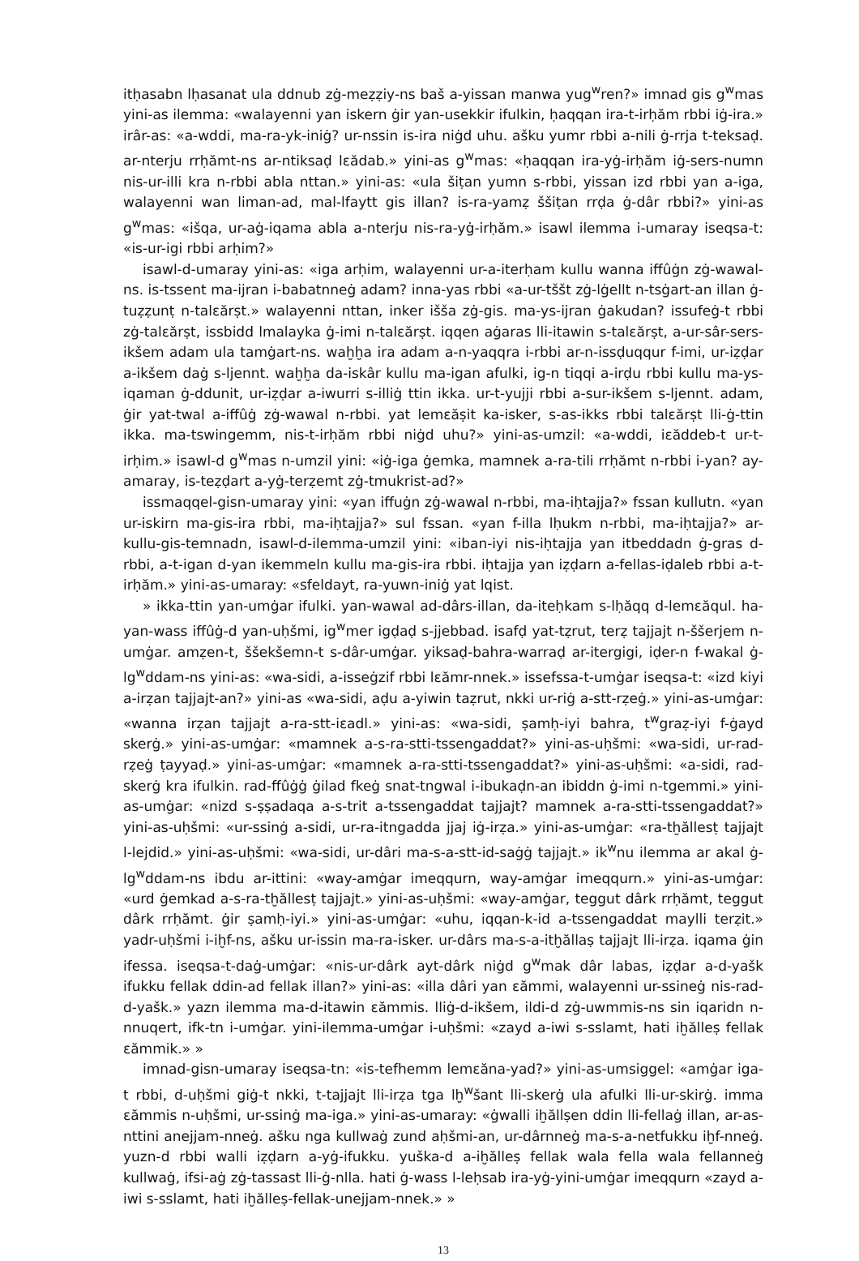itḥasabn lḥasanat ula ddnub zġ-meẓẓiy-ns baš a-yissan manwa yug<sup>w</sup>ren?» imnad gis g<sup>w</sup>mas yini-as ilemma: «walayenni yan iskern ġir yan-usekkir ifulkin, ḥaqqan ira-t-irḥăm rbbi iġ-ira.» irâr-as: «a-wddi, ma-ra-yk-iniġ? ur-nssin is-ira niġd uhu. ašku yumr rbbi a-nili ġ-rrja t-teksaḍ. ar-nterju rrḥămt-ns ar-ntiksaḍ lɛădab.» yini-as g<sup>w</sup>mas: «ḥaqqan ira-yġ-irḥăm iġ-sers-numn nis-ur-illi kra n-rbbi abla nttan.» yini-as: «ula šiṭan yumn s-rbbi, yissan izd rbbi yan a-iga, walayenni wan liman-ad, mal-lfaytt gis illan? is-ra-yamẓ ššiṭan rrḍa ġ-dâr rbbi?» yini-as g<sup>w</sup>mas: «išqa, ur-aġ-iqama abla a-nterju nis-ra-yġ-irḥăm.» isawl ilemma i-umaray iseqsa-t: «is-ur-igi rbbi arḥim?»
isawl-d-umaray yini-as: «iga arḥim, walayenni ur-a-iterḥam kullu wanna iffûġn zġ-wawal-ns. is-tssent ma-ijran i-babatnneġ adam? inna-yas rbbi «a-ur-tššt zġ-lġellt n-tsġart-an illan ġ-tuẓẓunṭ n-talɛărṣt.» walayenni nttan, inker iššа zġ-gis. ma-ys-ijran ġakudan? issufeġ-t rbbi zġ-talɛărṣt, issbidd lmalayka ġ-imi n-talɛărṣt. iqqen aġaras lli-itawin s-talɛărṣt, a-ur-sâr-sers-ikšem adam ula tamġart-ns. waḫḫa ira adam a-n-yaqqra i-rbbi ar-n-issḍuqqur f-imi, ur-iẓḍar a-ikšem daġ s-ljennt. waḫḫa da-iskâr kullu ma-igan afulki, ig-n tiqqi a-irḍu rbbi kullu ma-ys-iqaman ġ-ddunit, ur-iẓḍar a-iwurri s-illiġ ttin ikka. ur-t-yujji rbbi a-sur-ikšem s-ljennt. adam, ġir yat-twal a-iffûġ zġ-wawal n-rbbi. yat lemɛăṣit ka-isker, s-as-ikks rbbi talɛărṣt lli-ġ-ttin ikka. ma-tswingemm, nis-t-irḥăm rbbi niġd uhu?» yini-as-umzil: «a-wddi, iɛăddeb-t ur-t-irḥim.» isawl-d g<sup>w</sup>mas n-umzil yini: «iġ-iga ġemka, mamnek a-ra-tili rrḥămt n-rbbi i-yan? ay-amaray, is-teẓḍart a-yġ-terẓemt zġ-tmukrist-ad?»
issmaqqel-gisn-umaray yini: «yan iffuġn zġ-wawal n-rbbi, ma-iḥtajja?» fssan kullutn. «yan ur-iskirn ma-gis-ira rbbi, ma-iḥtajja?» sul fssan. «yan f-illa lḥukm n-rbbi, ma-iḥtajja?» ar-kullu-gis-temnadn, isawl-d-ilemma-umzil yini: «iban-iyi nis-iḥtajja yan itbeddadn ġ-gras d-rbbi, a-t-igan d-yan ikemmeln kullu ma-gis-ira rbbi. iḥtajja yan iẓḍarn a-fellas-iḍaleb rbbi a-t-irḥăm.» yini-as-umaray: «sfeldayt, ra-yuwn-iniġ yat lqist.
» ikka-ttin yan-umġar ifulki. yan-wawal ad-dârs-illan, da-iteḥkam s-lḥăqq d-lemɛăqul. ha-yan-wass iffûġ-d yan-uḥšmi, ig<sup>w</sup>mer igḍaḍ s-jjebbad. isafḍ yat-tẓrut, terẓ tajjajt n-ššerjem n-umġar. amẓen-t, ššekšemn-t s-dâr-umġar. yiksaḍ-bahra-warraḍ ar-itergigi, iḍer-n f-wakal ġ-lg<sup>w</sup>ddam-ns yini-as: «wa-sidi, a-isseġzif rbbi lɛămr-nnek.» issefssa-t-umġar iseqsa-t: «izd kiyi a-irẓan tajjajt-an?» yini-as «wa-sidi, aḍu a-yiwin taẓrut, nkki ur-riġ a-stt-rẓeġ.» yini-as-umġar: «wanna irẓan tajjajt a-ra-stt-iɛadl.» yini-as: «wa-sidi, ṣamḥ-iyi bahra, t<sup>w</sup>graẓ-iyi f-ġayd skerġ.» yini-as-umġar: «mamnek a-s-ra-stti-tssengaddat?» yini-as-uḥšmi: «wa-sidi, ur-rad-rẓeġ ṭayyaḍ.» yini-as-umġar: «mamnek a-ra-stti-tssengaddat?» yini-as-uḥšmi: «a-sidi, rad-skerġ kra ifulkin. rad-ffûġġ ġilad fkeġ snat-tngwal i-ibukaḍn-an ibiddn ġ-imi n-tgemmi.» yini-as-umġar: «nizd s-ṣṣadaqa a-s-trit a-tssengaddat tajjajt? mamnek a-ra-stti-tssengaddat?» yini-as-uḥšmi: «ur-ssinġ a-sidi, ur-ra-itngadda jjaj iġ-irẓa.» yini-as-umġar: «ra-tḫăllesṭ tajjajt l-lejdid.» yini-as-uḥšmi: «wa-sidi, ur-dâri ma-s-a-stt-id-saġġ tajjajt.» ik<sup>w</sup>nu ilemma ar akal ġ-lg<sup>w</sup>ddam-ns ibdu ar-ittini: «way-amġar imeqqurn, way-amġar imeqqurn.» yini-as-umġar: «urd ġemkad a-s-ra-tḫăllesṭ tajjajt.» yini-as-uḥšmi: «way-amġar, teggut dârk rrḥămt, teggut dârk rrḥămt. ġir ṣamḥ-iyi.» yini-as-umġar: «uhu, iqqan-k-id a-tssengaddat maylli terẓit.» yadr-uḥšmi i-iḫf-ns, ašku ur-issin ma-ra-isker. ur-dârs ma-s-a-itḫăllaṣ tajjajt lli-irẓa. iqama ġin ifessa. iseqsa-t-daġ-umġar: «nis-ur-dârk ayt-dârk niġd g<sup>w</sup>mak dâr labas, iẓḍar a-d-yašk ifukku fellak ddin-ad fellak illan?» yini-as: «illa dâri yan ɛămmi, walayenni ur-ssineġ nis-rad-d-yašk.» yazn ilemma ma-d-itawin ɛămmis. lliġ-d-ikšem, ildi-d zġ-uwmmis-ns sin iqaridn n-nnuqert, ifk-tn i-umġar. yini-ilemma-umġar i-uḥšmi: «zayd a-iwi s-sslamt, hati iḫălleṣ fellak ɛămmik.» »
imnad-gisn-umaray iseqsa-tn: «is-tefhemm lemɛăna-yad?» yini-as-umsiggel: «amġar iga-t rbbi, d-uḥšmi giġ-t nkki, t-tajjajt lli-irẓa tga lḫ<sup>w</sup>šant lli-skerġ ula afulki lli-ur-skirġ. imma ɛămmis n-uḥšmi, ur-ssinġ ma-iga.» yini-as-umaray: «ġwalli iḫăllṣen ddin lli-fellaġ illan, ar-as-nttini anejjam-nneġ. ašku nga kullwaġ zund aḥšmi-an, ur-dârnneġ ma-s-a-netfukku iḫf-nneġ. yuzn-d rbbi walli iẓḍarn a-yġ-ifukku. yuška-d a-iḫălleṣ fellak wala fella wala fellanneġ kullwaġ, ifsi-aġ zġ-tassast lli-ġ-nlla. hati ġ-wass l-leḥsab ira-yġ-yini-umġar imeqqurn «zayd a-iwi s-sslamt, hati iḫălleṣ-fellak-unejjam-nnek.» »
13